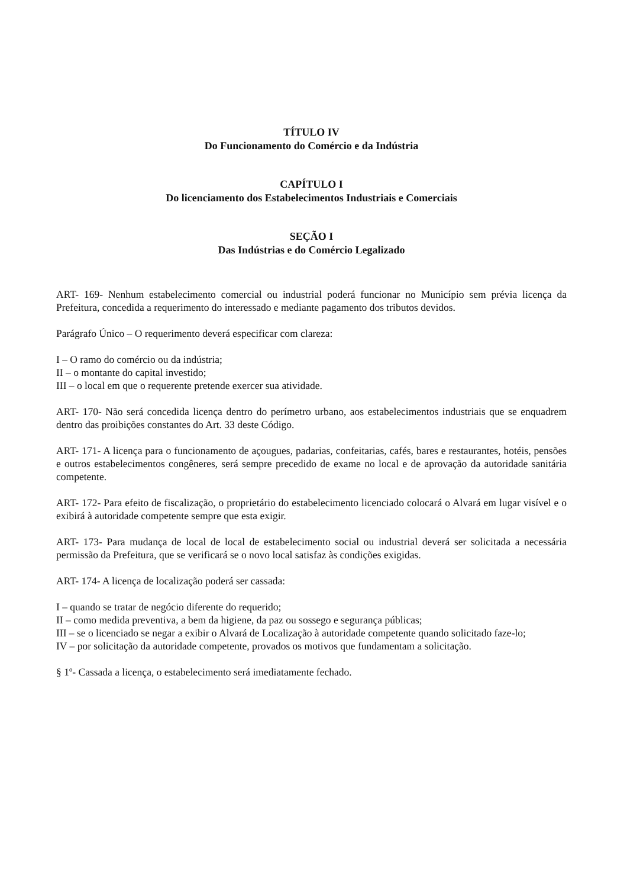TÍTULO IV
Do Funcionamento do Comércio e da Indústria
CAPÍTULO I
Do licenciamento dos Estabelecimentos Industriais e Comerciais
SEÇÃO I
Das Indústrias e do Comércio Legalizado
ART- 169- Nenhum estabelecimento comercial ou industrial poderá funcionar no Município sem prévia licença da Prefeitura, concedida a requerimento do interessado e mediante pagamento dos tributos devidos.
Parágrafo Único – O requerimento deverá especificar com clareza:
I – O ramo do comércio ou da indústria;
II – o montante do capital investido;
III – o local em que o requerente pretende exercer sua atividade.
ART- 170- Não será concedida licença dentro do perímetro urbano, aos estabelecimentos industriais que se enquadrem dentro das proibições constantes do Art. 33 deste Código.
ART- 171- A licença para o funcionamento de açougues, padarias, confeitarias, cafés, bares e restaurantes, hotéis, pensões e outros estabelecimentos congêneres, será sempre precedido de exame no local e de aprovação da autoridade sanitária competente.
ART- 172- Para efeito de fiscalização, o proprietário do estabelecimento licenciado colocará o Alvará em lugar visível e o exibirá à autoridade competente sempre que esta exigir.
ART- 173- Para mudança de local de local de estabelecimento social ou industrial deverá ser solicitada a necessária permissão da Prefeitura, que se verificará se o novo local satisfaz às condições exigidas.
ART- 174- A licença de localização poderá ser cassada:
I – quando se tratar de negócio diferente do requerido;
II – como medida preventiva, a bem da higiene, da paz ou sossego e segurança públicas;
III – se o licenciado se negar a exibir o Alvará de Localização à autoridade competente quando solicitado faze-lo;
IV – por solicitação da autoridade competente, provados os motivos que fundamentam a solicitação.
§ 1º- Cassada a licença, o estabelecimento será imediatamente fechado.